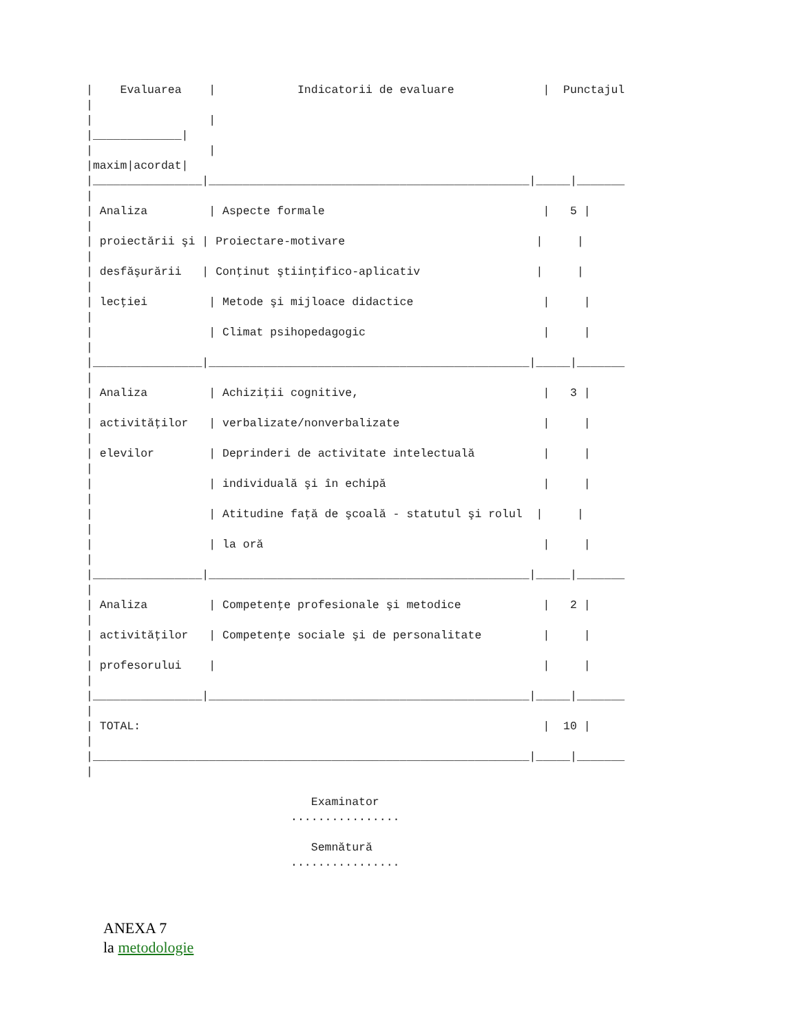|    Evaluarea    |            Indicatorii de evaluare             |  Punctajul
|
|                 |
|_____________|
|                 |
|maxim|acordat|
|________________|_______________________________________________|_____|_______
|
| Analiza         | Aspecte formale                                |   5 |
|
| proiectării şi | Proiectare-motivare                            |     |
|
| desfăşurării   | Conţinut ştiinţifico-aplicativ                 |     |
|
| lecţiei         | Metode şi mijloace didactice                   |     |
|
|                 | Climat psihopedagogic                          |     |
|
|________________|_______________________________________________|_____|_______
|
| Analiza         | Achiziţii cognitive,                           |   3 |
|
| activităţilor   | verbalizate/nonverbalizate                     |     |
|
| elevilor        | Deprinderi de activitate intelectuală          |     |
|
|                 | individuală şi în echipă                       |     |
|
|                 | Atitudine faţă de şcoală - statutul şi rolul  |     |
|
|                 | la oră                                         |     |
|
|________________|_______________________________________________|_____|_______
|
| Analiza         | Competenţe profesionale şi metodice            |   2 |
|
| activităţilor   | Competenţe sociale şi de personalitate         |     |
|
| profesorului    |                                                |     |
|
|________________|_______________________________________________|_____|_______
|
| TOTAL:                                                           |  10 |
|
|________________________________________________________________|_____|_______
|

                                 Examinator
                              ................

                                 Semnătură
                              ................
ANEXA 7
la metodologie